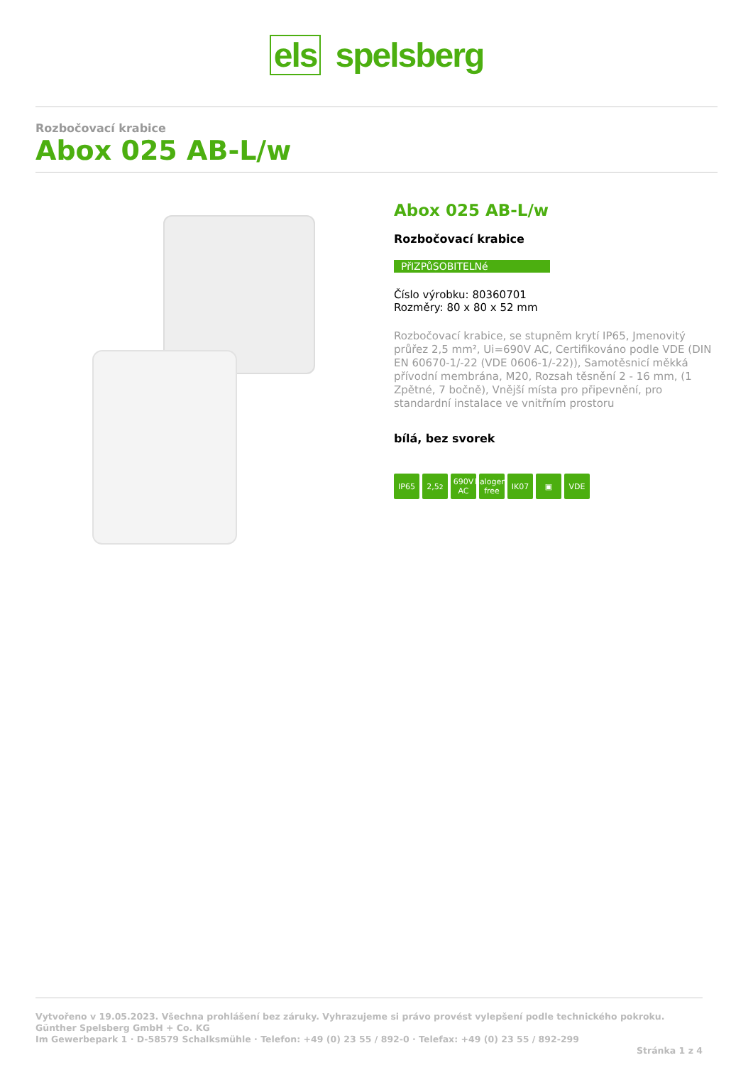els spelsberg
Rozbočovací krabice
Abox 025 AB-L/w
Abox 025 AB-L/w
Rozbočovací krabice
PřIZPůSOBITELNé
Číslo výrobku: 80360701
Rozměry: 80 x 80 x 52 mm
Rozbočovací krabice, se stupněm krytí IP65, Jmenovitý průřez 2,5 mm², Ui=690V AC, Certifikováno podle VDE (DIN EN 60670-1/-22 (VDE 0606-1/-22)), Samotěsnicí měkká přívodní membrána, M20, Rozsah těsnění 2 - 16 mm, (1 Zpětné, 7 bočně), Vnější místa pro připevnění, pro standardní instalace ve vnitřním prostoru
bílá, bez svorek
IP65 2,5<sup>2</sup> 690V AC
halogen-free
IK07 ▣ VDE
Vytvořeno v 19.05.2023. Všechna prohlášení bez záruky. Vyhrazujeme si právo provést vylepšení podle technického pokroku.
Günther Spelsberg GmbH + Co. KG
Im Gewerbepark 1 · D-58579 Schalksmühle · Telefon: +49 (0) 23 55 / 892-0 · Telefax: +49 (0) 23 55 / 892-299
Stránka 1 z 4